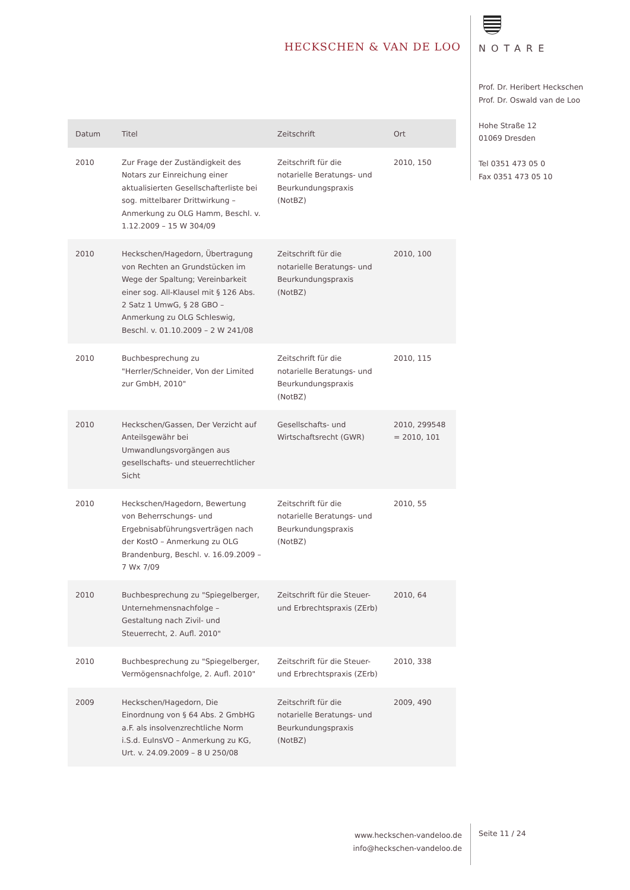HECKSCHEN & VAN DE LOO
NOTARE
Prof. Dr. Heribert Heckschen
Prof. Dr. Oswald van de Loo
Hohe Straße 12
01069 Dresden
Tel 0351 473 05 0
Fax 0351 473 05 10
| Datum | Titel | Zeitschrift | Ort |
| --- | --- | --- | --- |
| 2010 | Zur Frage der Zuständigkeit des Notars zur Einreichung einer aktualisierten Gesellschafterliste bei sog. mittelbarer Drittwirkung – Anmerkung zu OLG Hamm, Beschl. v. 1.12.2009 – 15 W 304/09 | Zeitschrift für die notarielle Beratungs- und Beurkundungspraxis (NotBZ) | 2010, 150 |
| 2010 | Heckschen/Hagedorn, Übertragung von Rechten an Grundstücken im Wege der Spaltung; Vereinbarkeit einer sog. All-Klausel mit § 126 Abs. 2 Satz 1 UmwG, § 28 GBO – Anmerkung zu OLG Schleswig, Beschl. v. 01.10.2009 – 2 W 241/08 | Zeitschrift für die notarielle Beratungs- und Beurkundungspraxis (NotBZ) | 2010, 100 |
| 2010 | Buchbesprechung zu "Herrler/Schneider, Von der Limited zur GmbH, 2010" | Zeitschrift für die notarielle Beratungs- und Beurkundungspraxis (NotBZ) | 2010, 115 |
| 2010 | Heckschen/Gassen, Der Verzicht auf Anteilsgewähr bei Umwandlungsvorgängen aus gesellschafts- und steuerrechtlicher Sicht | Gesellschafts- und Wirtschaftsrecht (GWR) | 2010, 299548 = 2010, 101 |
| 2010 | Heckschen/Hagedorn, Bewertung von Beherrschungs- und Ergebnisabführungsverträgen nach der KostO – Anmerkung zu OLG Brandenburg, Beschl. v. 16.09.2009 – 7 Wx 7/09 | Zeitschrift für die notarielle Beratungs- und Beurkundungspraxis (NotBZ) | 2010, 55 |
| 2010 | Buchbesprechung zu "Spiegelberger, Unternehmensnachfolge – Gestaltung nach Zivil- und Steuerrecht, 2. Aufl. 2010" | Zeitschrift für die Steuer- und Erbrechtspraxis (ZErb) | 2010, 64 |
| 2010 | Buchbesprechung zu "Spiegelberger, Vermögensnachfolge, 2. Aufl. 2010" | Zeitschrift für die Steuer- und Erbrechtspraxis (ZErb) | 2010, 338 |
| 2009 | Heckschen/Hagedorn, Die Einordnung von § 64 Abs. 2 GmbHG a.F. als insolvenzrechtliche Norm i.S.d. EuInsVO – Anmerkung zu KG, Urt. v. 24.09.2009 – 8 U 250/08 | Zeitschrift für die notarielle Beratungs- und Beurkundungspraxis (NotBZ) | 2009, 490 |
www.heckschen-vandeloo.de
info@heckschen-vandeloo.de
Seite 11 / 24